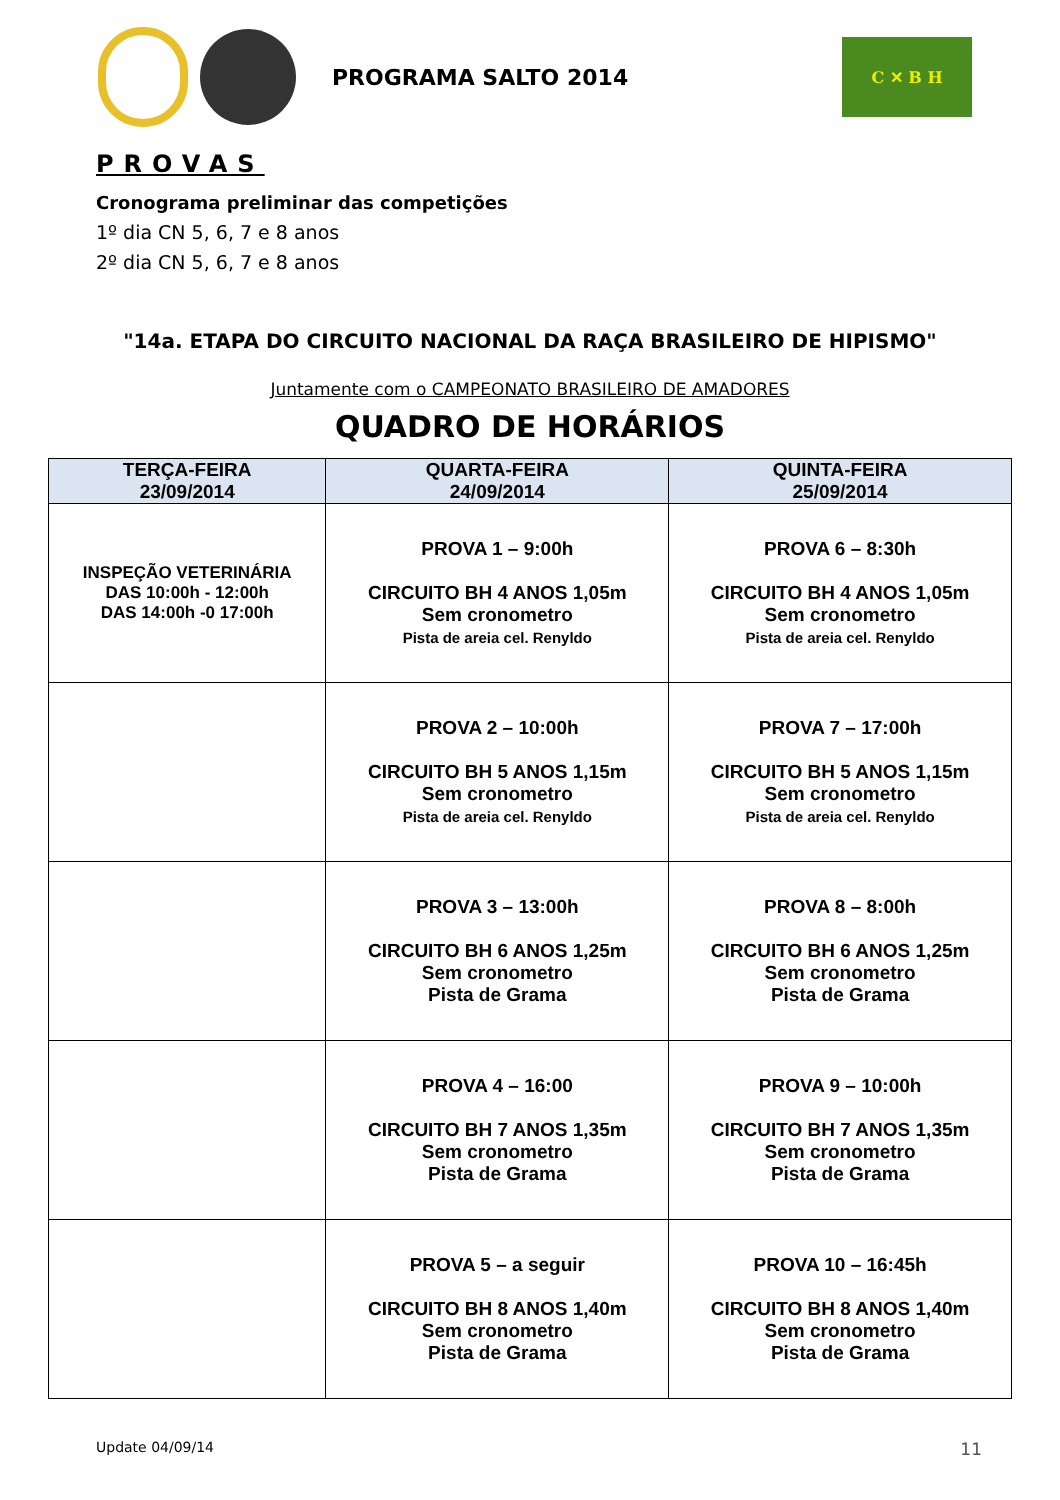PROGRAMA SALTO 2014
C ✕ B H
PROVAS
Cronograma preliminar das competições
1º dia CN 5, 6, 7 e 8 anos
2º dia CN 5, 6, 7 e 8 anos
"14a. ETAPA DO CIRCUITO NACIONAL DA RAÇA BRASILEIRO DE HIPISMO"
Juntamente com o CAMPEONATO BRASILEIRO DE AMADORES
QUADRO DE HORÁRIOS
| TERÇA-FEIRA 23/09/2014 | QUARTA-FEIRA 24/09/2014 | QUINTA-FEIRA 25/09/2014 |
| --- | --- | --- |
| INSPEÇÃO VETERINÁRIA DAS 10:00h - 12:00h DAS 14:00h -0 17:00h | PROVA 1 – 9:00h CIRCUITO BH 4 ANOS 1,05m Sem cronometro Pista de areia cel. Renyldo | PROVA 6 – 8:30h CIRCUITO BH 4 ANOS 1,05m Sem cronometro Pista de areia cel. Renyldo |
| | PROVA 2 – 10:00h CIRCUITO BH 5 ANOS 1,15m Sem cronometro Pista de areia cel. Renyldo | PROVA 7 – 17:00h CIRCUITO BH 5 ANOS 1,15m Sem cronometro Pista de areia cel. Renyldo |
| | PROVA 3 – 13:00h CIRCUITO BH 6 ANOS 1,25m Sem cronometro Pista de Grama | PROVA 8 – 8:00h CIRCUITO BH 6 ANOS 1,25m Sem cronometro Pista de Grama |
| | PROVA 4 – 16:00 CIRCUITO BH 7 ANOS 1,35m Sem cronometro Pista de Grama | PROVA 9 – 10:00h CIRCUITO BH 7 ANOS 1,35m Sem cronometro Pista de Grama |
| | PROVA 5 – a seguir CIRCUITO BH 8 ANOS 1,40m Sem cronometro Pista de Grama | PROVA 10 – 16:45h CIRCUITO BH 8 ANOS 1,40m Sem cronometro Pista de Grama |
Update 04/09/14 11